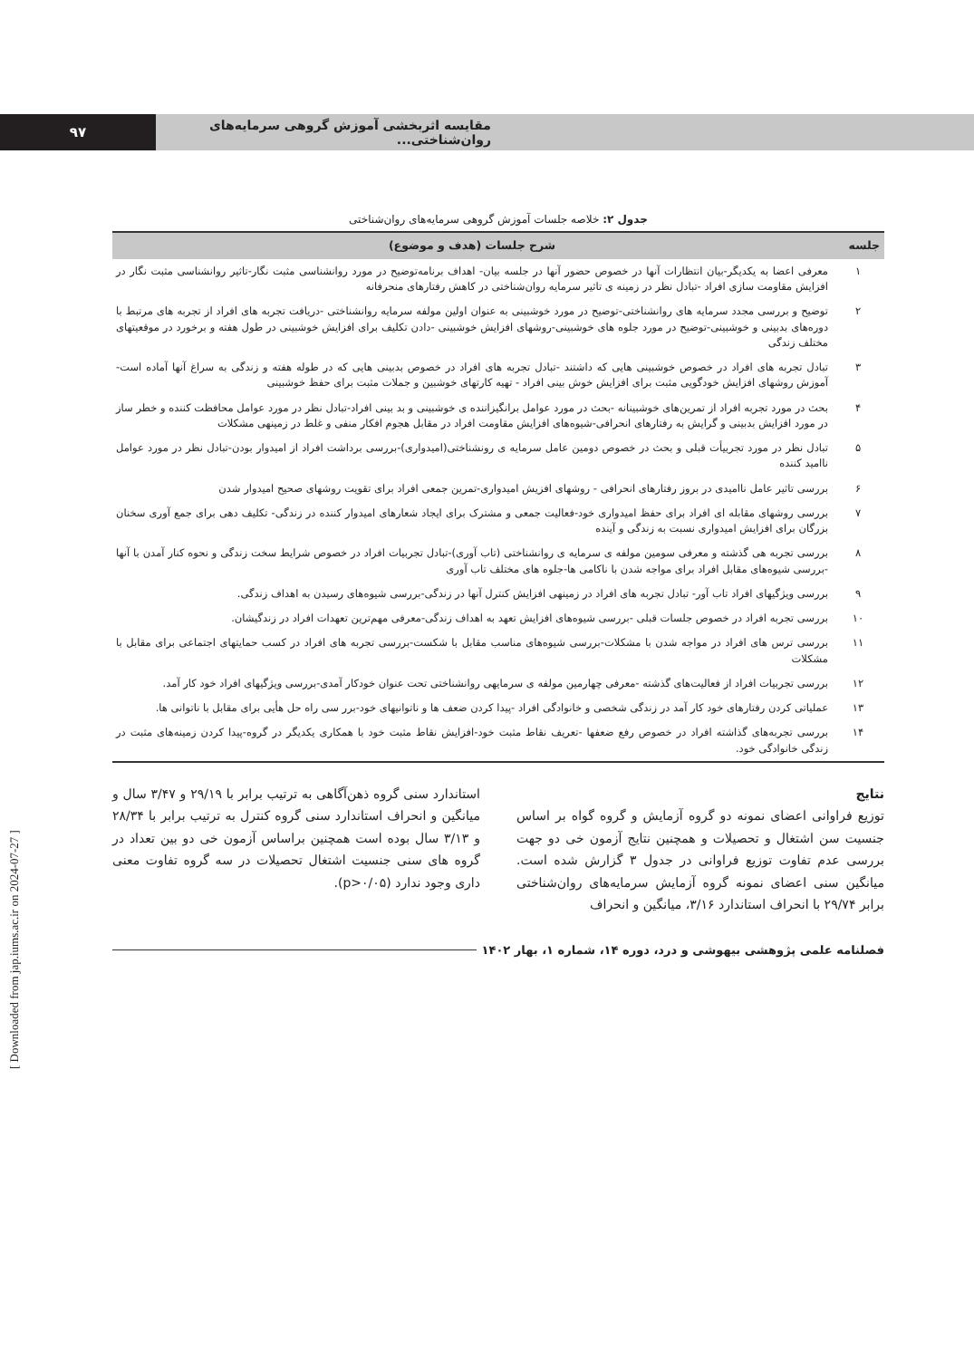۹۷ مقایسه اثربخشی آموزش گروهی سرمایه‌های روان‌شناختی...
جدول ۲: خلاصه جلسات آموزش گروهی سرمایه‌های روان‌شناختی
| جلسه | شرح جلسات (هدف و موضوع) |
| --- | --- |
| ۱ | معرفی اعضا به یکدیگر-بیان انتظارات آنها در خصوص حضور آنها در جلسه بیان- اهداف برنامه‌توضیح در مورد روانشناسی مثبت نگار-تاثیر روانشناسی مثبت نگار در افزایش مقاومت سازی افراد -تبادل نظر در زمینه ی تاثیر سرمایه روان‌شناختی در کاهش رفتارهای منحرفانه |
| ۲ | توضیح و بررسی مجدد سرمایه های روانشناختی-توضیح در مورد خوشبینی به عنوان اولین مولفه سرمایه روانشناختی -دریافت تجربه های افراد از تجربه های مرتبط با دوره‌های بدبینی و خوشبینی-توضیح در مورد جلوه های خوشبینی-روشهای افزایش خوشبینی -دادن تکلیف برای افزایش خوشبینی در طول هفته و برخورد در موقعیتهای مختلف زندگی |
| ۳ | تبادل تجربه های افراد در خصوص خوشبینی هایی که داشتند -تبادل تجربه های افراد در خصوص بدبینی هایی که در طوله هفته و زندگی به سراغ آنها آماده است-آموزش روشهای افزایش خودگویی مثبت برای افزایش خوش بینی افراد - تهیه کارتهای خوشبین و جملات مثبت برای حفظ خوشبینی |
| ۴ | بحث در مورد تجربه افراد از تمرین‌های خوشبینانه -بحث در مورد عوامل برانگیزاننده ی خوشبینی و بد بینی افراد-تبادل نظر در مورد عوامل محافظت کننده و خطر ساز در مورد افزایش بدبینی و گرایش به رفتارهای انحرافی-شیوه‌های افزایش مقاومت افراد در مقابل هجوم افکار منفی و غلط در زمینهی مشکلات |
| ۵ | تبادل نظر در مورد تجربیأت قبلی و بحث در خصوص دومین عامل سرمایه ی رونشناختی(امیدواری)-بررسی برداشت افراد از امیدوار بودن-تبادل نظر در مورد عوامل ناامید کننده |
| ۶ | بررسی تاثیر عامل ناامیدی در بروز رفتارهای انحرافی - روشهای افزیش امیدواری-تمرین جمعی افراد برای تقویت روشهای صحیح امیدوار شدن |
| ۷ | بررسی روشهای مقابله ای افراد برای حفظ امیدواری خود-فعالیت جمعی و مشترک برای ایجاد شعارهای امیدوار کننده در زندگی- تکلیف دهی برای جمع آوری سخنان بزرگان برای افزایش امیدواری نسبت به زندگی و آینده |
| ۸ | بررسی تجربه هی گذشته و معرفی سومین مولفه ی سرمایه ی روانشناختی (تاب آوری)-تبادل تجربیات افراد در خصوص شرایط سخت زندگی و نحوه کنار آمدن با آنها -بررسی شیوه‌های مقابل افراد برای مواجه شدن با ناکامی ها-جلوه های مختلف تاب آوری |
| ۹ | بررسی ویژگیهای افراد تاب آور- تبادل تجربه های افراد در زمینهی افزایش کنترل آنها در زندگی-بررسی شیوه‌های رسیدن به اهداف زندگی. |
| ۱۰ | بررسی تجربه افراد در خصوص جلسات قبلی -بررسی شیوه‌های افزایش تعهد به اهداف زندگی-معرفی مهم‌ترین تعهدات افراد در زندگیشان. |
| ۱۱ | بررسی ترس های افراد در مواجه شدن با مشکلات-بررسی شیوه‌های مناسب مقابل با شکست-بررسی تجربه های افراد در کسب حمایتهای اجتماعی برای مقابل با مشکلات |
| ۱۲ | بررسی تجربیات افراد از فعالیت‌های گذشته -معرفی چهارمین مولفه ی سرمایهی روانشناختی تحت عنوان خودکار آمدی-بررسی ویژگیهای افراد خود کار آمد. |
| ۱۳ | عملیاتی کردن رفتارهای خود کار آمد در زندگی شخصی و خانوادگی افراد -پیدا کردن ضعف ها و ناتوانیهای خود-برر سی راه حل هأیی برای مقابل با ناتوانی ها. |
| ۱۴ | بررسی تجربه‌های گذاشته افراد در خصوص رفع ضعفها -تعریف نقاط مثبت خود-افزایش نقاط مثبت خود با همکاری یکدیگر در گروه-پیدا کردن زمینه‌های مثبت در زندگی خانوادگی خود. |
نتایج
توزیع فراوانی اعضای نمونه دو گروه آزمایش و گروه گواه بر اساس جنسیت سن اشتغال و تحصیلات و همچنین نتایج آزمون خی دو جهت بررسی عدم تفاوت توزیع فراوانی در جدول ۳ گزارش شده است. میانگین سنی اعضای نمونه گروه آزمایش سرمایه‌های روان‌شناختی برابر ۲۹/۷۴ با انحراف استاندارد ۳/۱۶، میانگین و انحراف
استاندارد سنی گروه ذهن‌آگاهی به ترتیب برابر با ۲۹/۱۹ و ۳/۴۷ سال و میانگین و انحراف استاندارد سنی گروه کنترل به ترتیب برابر با ۲۸/۳۴ و ۳/۱۳ سال بوده است همچنین براساس آزمون خی دو بین تعداد در گروه های سنی جنسیت اشتغال تحصیلات در سه گروه تفاوت معنی داری وجود ندارد (p>۰/۰۵).
فصلنامه علمی پژوهشی بیهوشی و درد، دوره ۱۴، شماره ۱، بهار ۱۴۰۲
[ Downloaded from jap.iums.ac.ir on 2024-07-27 ]